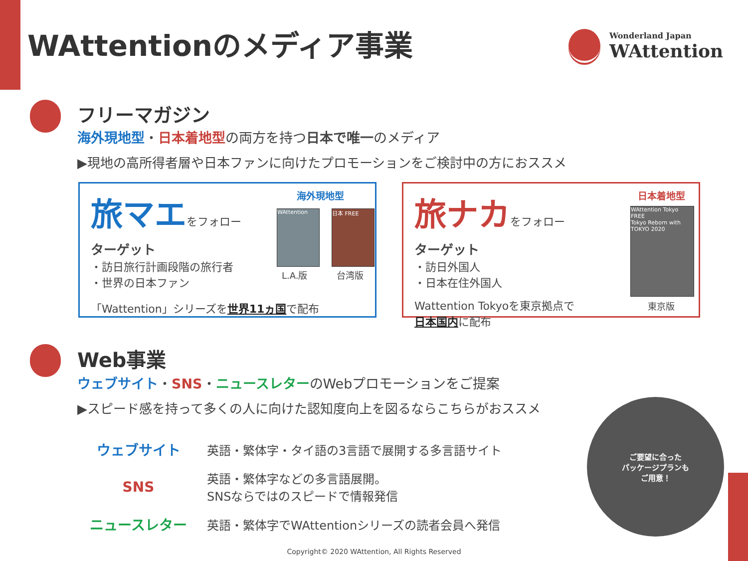WAttentionのメディア事業
Wonderland Japan
WAttention
フリーマガジン
海外現地型・日本着地型の両方を持つ日本で唯一のメディア
▶現地の高所得者層や日本ファンに向けたプロモーションをご検討中の方におススメ
海外現地型
旅マエ をフォロー
ターゲット
・訪日旅行計画段階の旅行者
・世界の日本ファン
「Wattention」シリーズを世界11ヵ国で配布
WAttention 日本 FREE
L.A.版 台湾版
日本着地型
旅ナカ をフォロー
ターゲット
・訪日外国人
・日本在住外国人
Wattention Tokyoを東京拠点で
日本国内に配布
WAttention Tokyo FREE
Tokyo Reborn with TOKYO 2020
東京版
Web事業
ウェブサイト・SNS・ニュースレターのWebプロモーションをご提案
▶スピード感を持って多くの人に向けた認知度向上を図るならこちらがおススメ
| ウェブサイト | 英語・繁体字・タイ語の3言語で展開する多言語サイト |
| SNS | 英語・繁体字などの多言語展開。 SNSならではのスピードで情報発信 |
| ニュースレター | 英語・繁体字でWAttentionシリーズの読者会員へ発信 |
ご要望に合った
パッケージプランも
ご用意！
Copyright© 2020 WAttention, All Rights Reserved